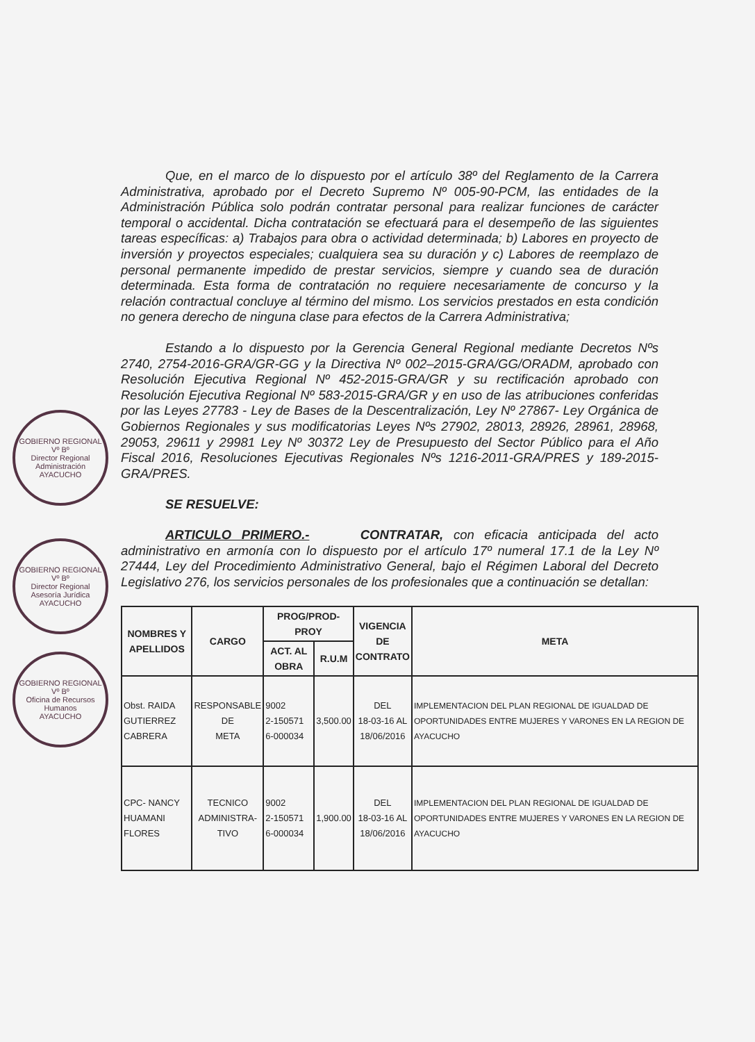GOBIERNO REGIONAL
Vº Bº
Director Regional Administración
AYACUCHO
GOBIERNO REGIONAL
Vº Bº
Director Regional Asesoría Jurídica
AYACUCHO
GOBIERNO REGIONAL
Vº Bº
Oficina de Recursos Humanos
AYACUCHO
Que, en el marco de lo dispuesto por el artículo 38º del Reglamento de la Carrera Administrativa, aprobado por el Decreto Supremo Nº 005-90-PCM, las entidades de la Administración Pública solo podrán contratar personal para realizar funciones de carácter temporal o accidental. Dicha contratación se efectuará para el desempeño de las siguientes tareas específicas: a) Trabajos para obra o actividad determinada; b) Labores en proyecto de inversión y proyectos especiales; cualquiera sea su duración y c) Labores de reemplazo de personal permanente impedido de prestar servicios, siempre y cuando sea de duración determinada. Esta forma de contratación no requiere necesariamente de concurso y la relación contractual concluye al término del mismo. Los servicios prestados en esta condición no genera derecho de ninguna clase para efectos de la Carrera Administrativa;
Estando a lo dispuesto por la Gerencia General Regional mediante Decretos Nºs 2740, 2754-2016-GRA/GR-GG y la Directiva Nº 002–2015-GRA/GG/ORADM, aprobado con Resolución Ejecutiva Regional Nº 452-2015-GRA/GR y su rectificación aprobado con Resolución Ejecutiva Regional Nº 583-2015-GRA/GR y en uso de las atribuciones conferidas por las Leyes 27783 - Ley de Bases de la Descentralización, Ley Nº 27867- Ley Orgánica de Gobiernos Regionales y sus modificatorias Leyes Nºs 27902, 28013, 28926, 28961, 28968, 29053, 29611 y 29981 Ley Nº 30372 Ley de Presupuesto del Sector Público para el Año Fiscal 2016, Resoluciones Ejecutivas Regionales Nºs 1216-2011-GRA/PRES y 189-2015-GRA/PRES.
SE RESUELVE:
ARTICULO PRIMERO.- CONTRATAR, con eficacia anticipada del acto administrativo en armonía con lo dispuesto por el artículo 17º numeral 17.1 de la Ley Nº 27444, Ley del Procedimiento Administrativo General, bajo el Régimen Laboral del Decreto Legislativo 276, los servicios personales de los profesionales que a continuación se detallan:
| NOMBRES Y APELLIDOS | CARGO | PROG/PROD-PROY | | VIGENCIA DE CONTRATO | META |
| --- | --- | --- | --- | --- | --- |
| | | ACT. AL OBRA | R.U.M | | |
| Obst. RAIDA GUTIERREZ CABRERA | RESPONSABLE DE META | 9002 2-150571 6-000034 | 3,500.00 | DEL 18-03-16 AL 18/06/2016 | IMPLEMENTACION DEL PLAN REGIONAL DE IGUALDAD DE OPORTUNIDADES ENTRE MUJERES Y VARONES EN LA REGION DE AYACUCHO |
| CPC- NANCY HUAMANI FLORES | TECNICO ADMINISTRA- TIVO | 9002 2-150571 6-000034 | 1,900.00 | DEL 18-03-16 AL 18/06/2016 | IMPLEMENTACION DEL PLAN REGIONAL DE IGUALDAD DE OPORTUNIDADES ENTRE MUJERES Y VARONES EN LA REGION DE AYACUCHO |